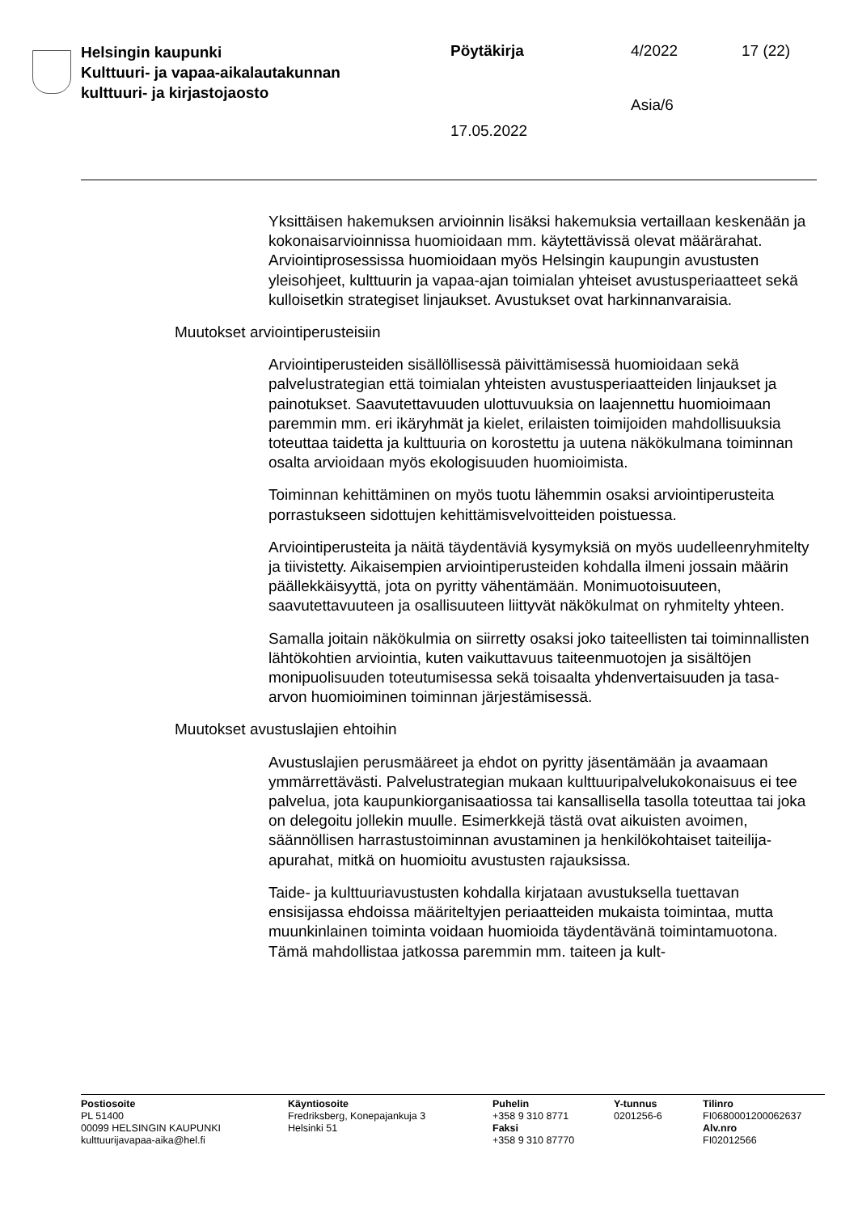Helsingin kaupunki
Kulttuuri- ja vapaa-aikalautakunnan
kulttuuri- ja kirjastojaosto
Pöytäkirja 4/2022 17 (22)
Asia/6
17.05.2022
Yksittäisen hakemuksen arvioinnin lisäksi hakemuksia vertaillaan keskenään ja kokonaisarvioinnissa huomioidaan mm. käytettävissä olevat määrärahat. Arviointiprosessissa huomioidaan myös Helsingin kaupungin avustusten yleisohjeet, kulttuurin ja vapaa-ajan toimialan yhteiset avustusperiaatteet sekä kulloisetkin strategiset linjaukset. Avustukset ovat harkinnanvaraisia.
Muutokset arviointiperusteisiin
Arviointiperusteiden sisällöllisessä päivittämisessä huomioidaan sekä palvelustrategian että toimialan yhteisten avustusperiaatteiden linjaukset ja painotukset. Saavutettavuuden ulottuvuuksia on laajennettu huomioimaan paremmin mm. eri ikäryhmät ja kielet, erilaisten toimijoiden mahdollisuuksia toteuttaa taidetta ja kulttuuria on korostettu ja uutena näkökulmana toiminnan osalta arvioidaan myös ekologisuuden huomioimista.
Toiminnan kehittäminen on myös tuotu lähemmin osaksi arviointiperusteita porrastukseen sidottujen kehittämisvelvoitteiden poistuessa.
Arviointiperusteita ja näitä täydentäviä kysymyksiä on myös uudelleenryhmitelty ja tiivistetty. Aikaisempien arviointiperusteiden kohdalla ilmeni jossain määrin päällekkäisyyttä, jota on pyritty vähentämään. Monimuotoisuuteen, saavutettavuuteen ja osallisuuteen liittyvät näkökulmat on ryhmitelty yhteen.
Samalla joitain näkökulmia on siirretty osaksi joko taiteellisten tai toiminnallisten lähtökohtien arviointia, kuten vaikuttavuus taiteenmuotojen ja sisältöjen monipuolisuuden toteutumisessa sekä toisaalta yhdenvertaisuuden ja tasa-arvon huomioiminen toiminnan järjestämisessä.
Muutokset avustuslajien ehtoihin
Avustuslajien perusmääreet ja ehdot on pyritty jäsentämään ja avaamaan ymmärrettävästi. Palvelustrategian mukaan kulttuuripalvelukokonaisuus ei tee palvelua, jota kaupunkiorganisaatiossa tai kansallisella tasolla toteuttaa tai joka on delegoitu jollekin muulle. Esimerkkejä tästä ovat aikuisten avoimen, säännöllisen harrastustoiminnan avustaminen ja henkilökohtaiset taiteilija-apurahat, mitkä on huomioitu avustusten rajauksissa.
Taide- ja kulttuuriavustusten kohdalla kirjataan avustuksella tuettavan ensisijassa ehdoissa määriteltyjen periaatteiden mukaista toimintaa, mutta muunkinlainen toiminta voidaan huomioida täydentävänä toimintamuotona. Tämä mahdollistaa jatkossa paremmin mm. taiteen ja kult-
Postiosoite
PL 51400
00099 HELSINGIN KAUPUNKI
kulttuurijavapaa-aika@hel.fi
Käyntiosoite
Fredriksberg, Konepajankuja 3
Helsinki 51
Puhelin
+358 9 310 8771
Faksi
+358 9 310 87770
Y-tunnus
0201256-6
Tilinro
FI0680001200062637
Alv.nro
FI02012566